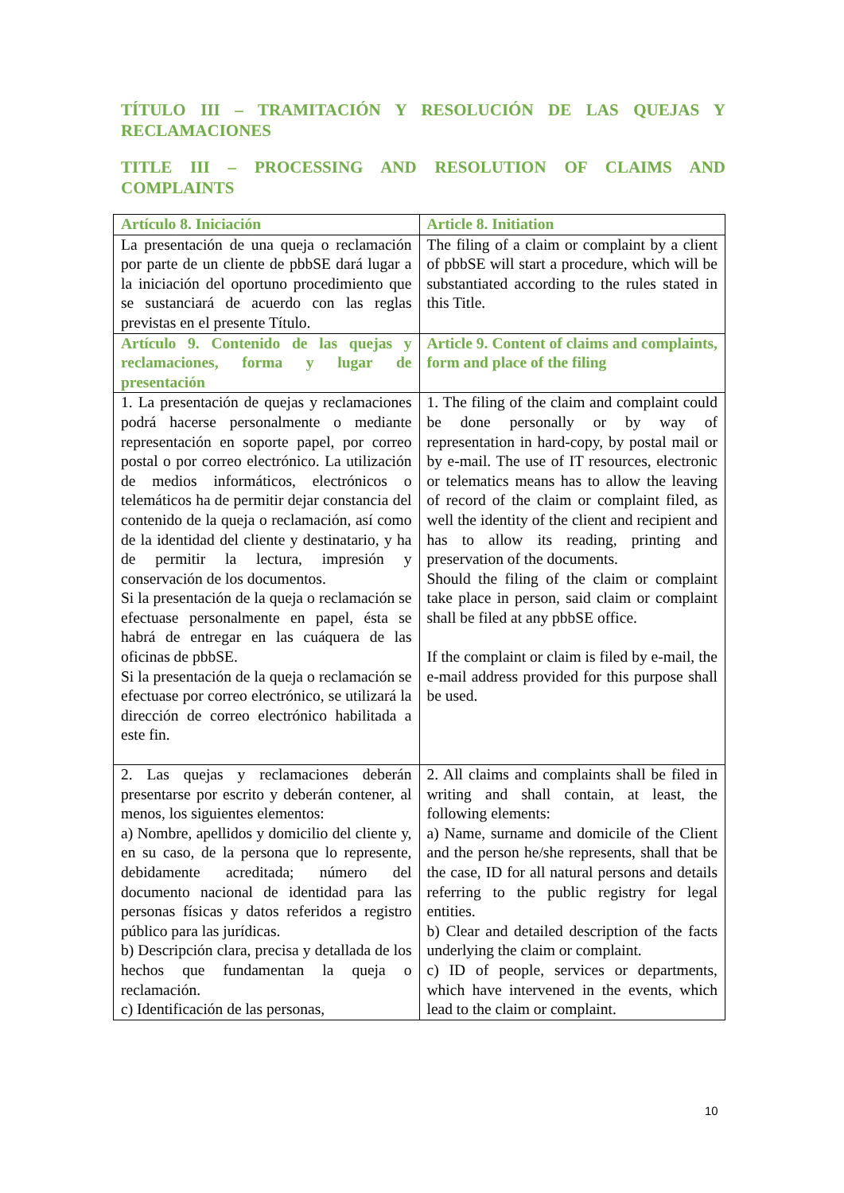TÍTULO III – TRAMITACIÓN Y RESOLUCIÓN DE LAS QUEJAS Y RECLAMACIONES
TITLE III – PROCESSING AND RESOLUTION OF CLAIMS AND COMPLAINTS
| Artículo 8. Iniciación | Article 8. Initiation |
| La presentación de una queja o reclamación por parte de un cliente de pbbSE dará lugar a la iniciación del oportuno procedimiento que se sustanciará de acuerdo con las reglas previstas en el presente Título. | The filing of a claim or complaint by a client of pbbSE will start a procedure, which will be substantiated according to the rules stated in this Title. |
| Artículo 9. Contenido de las quejas y reclamaciones, forma y lugar de presentación | Article 9. Content of claims and complaints, form and place of the filing |
| 1. La presentación de quejas y reclamaciones podrá hacerse personalmente o mediante representación en soporte papel, por correo postal o por correo electrónico. La utilización de medios informáticos, electrónicos o telemáticos ha de permitir dejar constancia del contenido de la queja o reclamación, así como de la identidad del cliente y destinatario, y ha de permitir la lectura, impresión y conservación de los documentos. Si la presentación de la queja o reclamación se efectuase personalmente en papel, ésta se habrá de entregar en las cuáquera de las oficinas de pbbSE. Si la presentación de la queja o reclamación se efectuase por correo electrónico, se utilizará la dirección de correo electrónico habilitada a este fin. | 1. The filing of the claim and complaint could be done personally or by way of representation in hard-copy, by postal mail or by e-mail. The use of IT resources, electronic or telematics means has to allow the leaving of record of the claim or complaint filed, as well the identity of the client and recipient and has to allow its reading, printing and preservation of the documents. Should the filing of the claim or complaint take place in person, said claim or complaint shall be filed at any pbbSE office. If the complaint or claim is filed by e-mail, the e-mail address provided for this purpose shall be used. |
| 2. Las quejas y reclamaciones deberán presentarse por escrito y deberán contener, al menos, los siguientes elementos: a) Nombre, apellidos y domicilio del cliente y, en su caso, de la persona que lo represente, debidamente acreditada; número del documento nacional de identidad para las personas físicas y datos referidos a registro público para las jurídicas. b) Descripción clara, precisa y detallada de los hechos que fundamentan la queja o reclamación. c) Identificación de las personas, | 2. All claims and complaints shall be filed in writing and shall contain, at least, the following elements: a) Name, surname and domicile of the Client and the person he/she represents, shall that be the case, ID for all natural persons and details referring to the public registry for legal entities. b) Clear and detailed description of the facts underlying the claim or complaint. c) ID of people, services or departments, which have intervened in the events, which lead to the claim or complaint. |
10